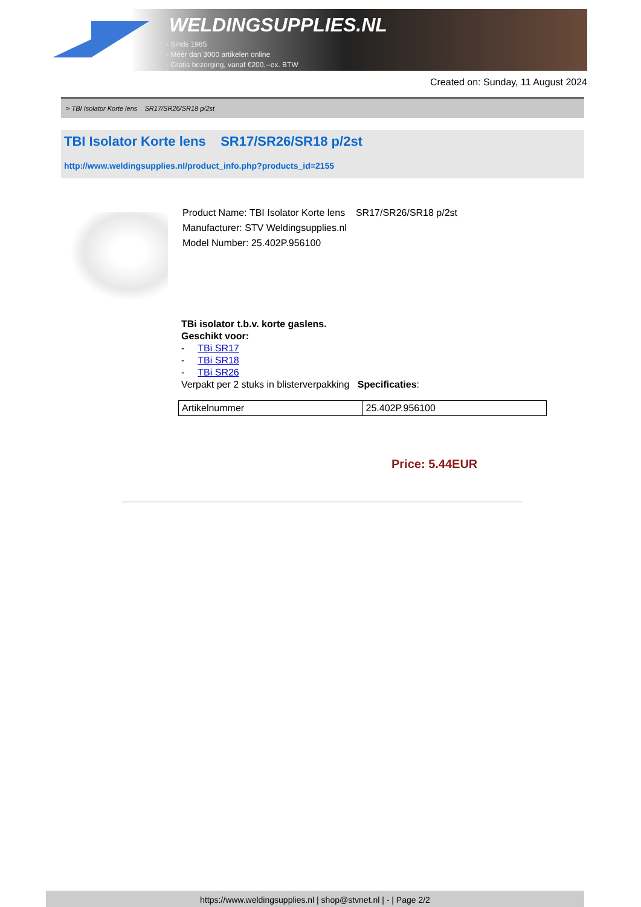WELDINGSUPPLIES.NL
- Sinds 1985
- Méér dan 3000 artikelen online
- Gratis bezorging, vanaf €200,--ex. BTW
Created on: Sunday, 11 August 2024
> TBI Isolator Korte lens SR17/SR26/SR18 p/2st
TBI Isolator Korte lens SR17/SR26/SR18 p/2st
http://www.weldingsupplies.nl/product_info.php?products_id=2155
Product Name: TBI Isolator Korte lens SR17/SR26/SR18 p/2st
Manufacturer: STV Weldingsupplies.nl
Model Number: 25.402P.956100
TBi isolator t.b.v. korte gaslens.
Geschikt voor:
- TBi SR17
- TBi SR18
- TBi SR26
Verpakt per 2 stuks in blisterverpakking Specificaties:
| Artikelnummer | 25.402P.956100 |
Price: 5.44EUR
https://www.weldingsupplies.nl | shop@stvnet.nl | - | Page 2/2